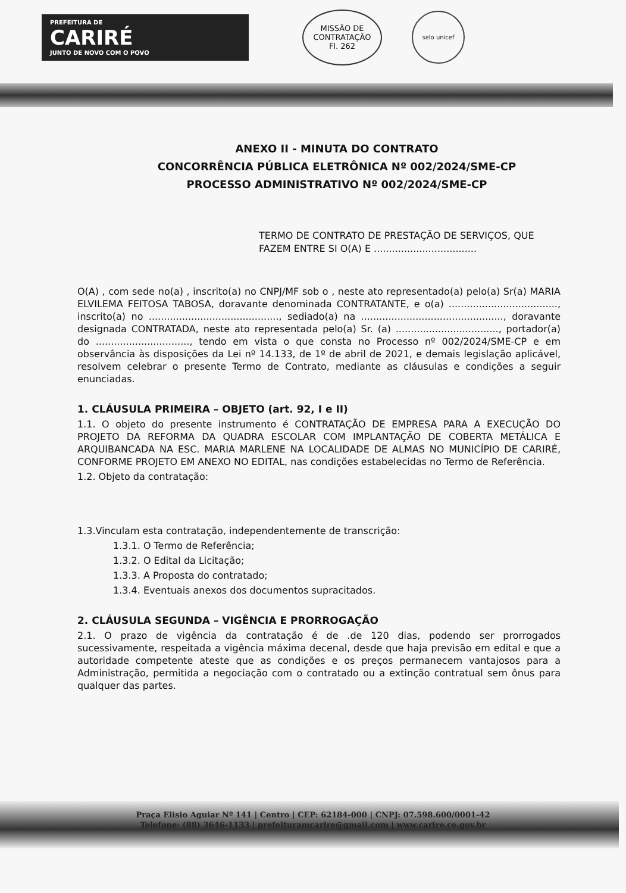PREFEITURA DE
CARIRÉ
JUNTO DE NOVO COM O POVO
MISSÃO DE CONTRATAÇÃO
Fl. 262
selo unicef
ANEXO II - MINUTA DO CONTRATO
CONCORRÊNCIA PÚBLICA ELETRÔNICA Nº 002/2024/SME-CP
PROCESSO ADMINISTRATIVO Nº 002/2024/SME-CP
TERMO DE CONTRATO DE PRESTAÇÃO DE SERVIÇOS, QUE FAZEM ENTRE SI O(A) E ..................................
O(A) , com sede no(a) , inscrito(a) no CNPJ/MF sob o , neste ato representado(a) pelo(a) Sr(a) MARIA ELVILEMA FEITOSA TABOSA, doravante denominada CONTRATANTE, e o(a) ...................................., inscrito(a) no ..........................................., sediado(a) na ..............................................., doravante designada CONTRATADA, neste ato representada pelo(a) Sr. (a) .................................., portador(a) do ..............................., tendo em vista o que consta no Processo nº 002/2024/SME-CP e em observância às disposições da Lei nº 14.133, de 1º de abril de 2021, e demais legislação aplicável, resolvem celebrar o presente Termo de Contrato, mediante as cláusulas e condições a seguir enunciadas.
1. CLÁUSULA PRIMEIRA – OBJETO (art. 92, I e II)
1.1. O objeto do presente instrumento é CONTRATAÇÃO DE EMPRESA PARA A EXECUÇÃO DO PROJETO DA REFORMA DA QUADRA ESCOLAR COM IMPLANTAÇÃO DE COBERTA METÁLICA E ARQUIBANCADA NA ESC. MARIA MARLENE NA LOCALIDADE DE ALMAS NO MUNICÍPIO DE CARIRÉ, CONFORME PROJETO EM ANEXO NO EDITAL, nas condições estabelecidas no Termo de Referência.
1.2. Objeto da contratação:
1.3.Vinculam esta contratação, independentemente de transcrição:
1.3.1. O Termo de Referência;
1.3.2. O Edital da Licitação;
1.3.3. A Proposta do contratado;
1.3.4. Eventuais anexos dos documentos supracitados.
2. CLÁUSULA SEGUNDA – VIGÊNCIA E PRORROGAÇÃO
2.1. O prazo de vigência da contratação é de .de 120 dias, podendo ser prorrogados sucessivamente, respeitada a vigência máxima decenal, desde que haja previsão em edital e que a autoridade competente ateste que as condições e os preços permanecem vantajosos para a Administração, permitida a negociação com o contratado ou a extinção contratual sem ônus para qualquer das partes.
Praça Elisio Aguiar Nº 141 | Centro | CEP: 62184-000 | CNPJ: 07.598.600/0001-42
Telefone: (88) 3646-1133 | prefeituramcarire@gmail.com | www.carire.ce.gov.br